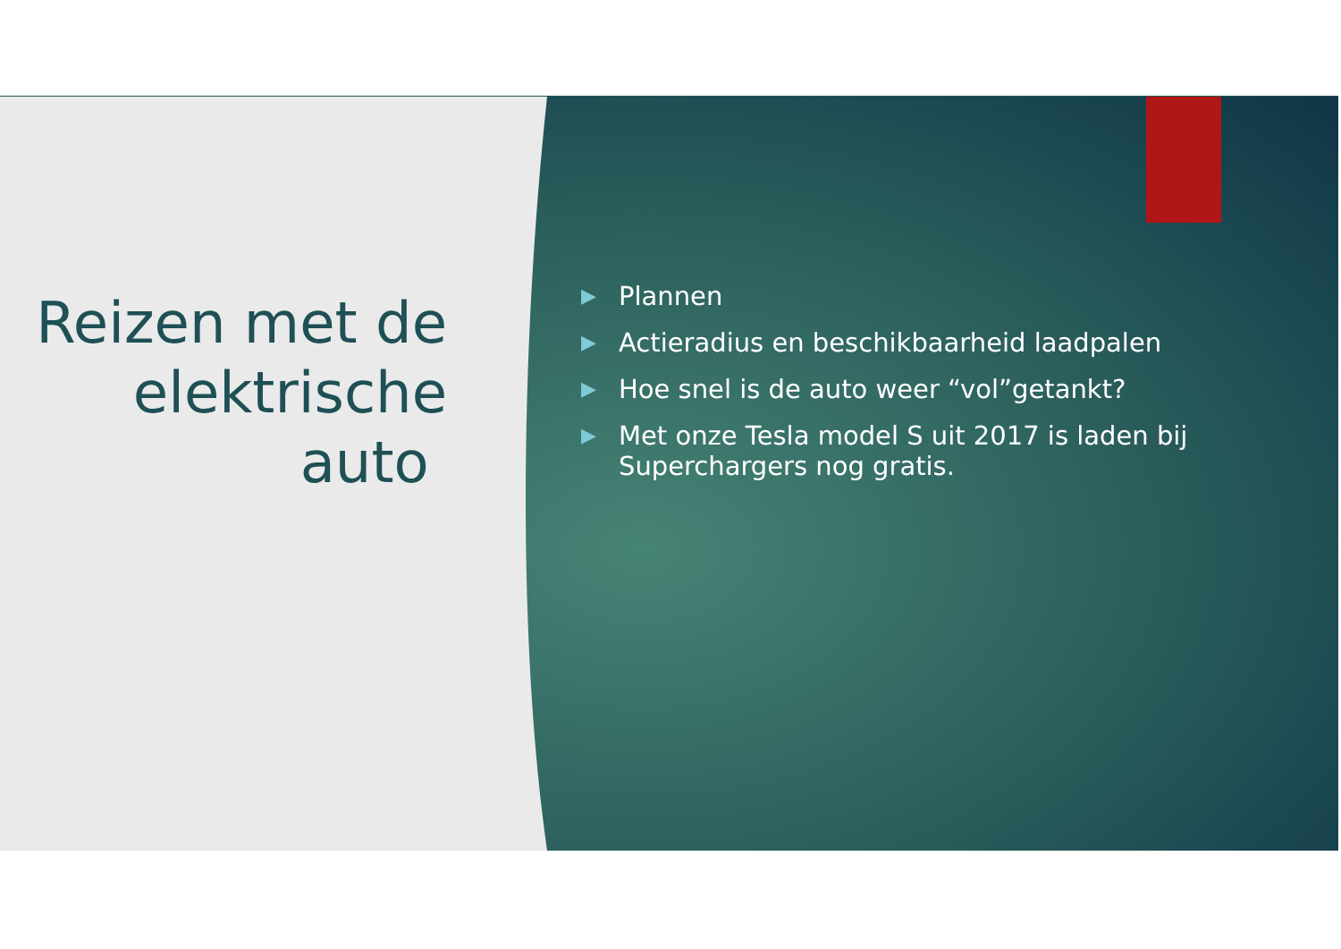Reizen met de elektrische auto
▶ Plannen
▶ Actieradius en beschikbaarheid laadpalen
▶ Hoe snel is de auto weer “vol”getankt?
▶ Met onze Tesla model S uit 2017 is laden bij
Superchargers nog gratis.